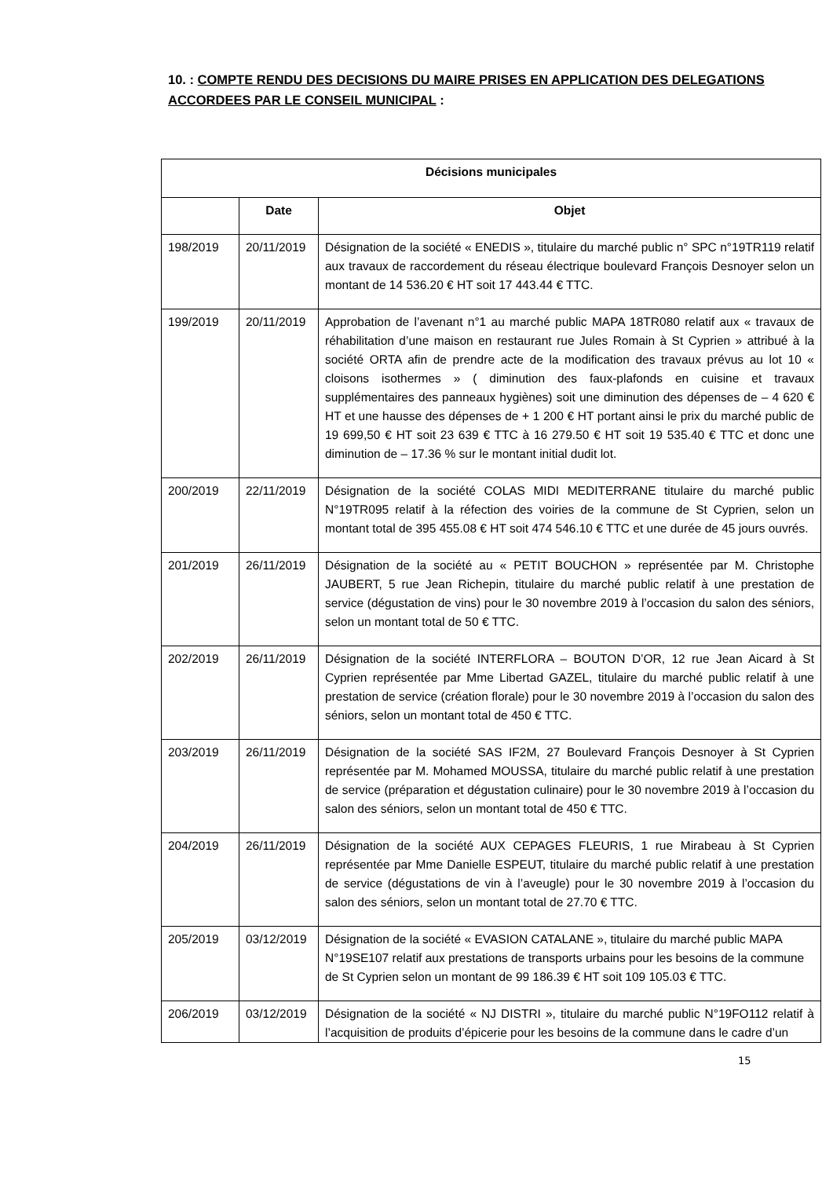10. : COMPTE RENDU DES DECISIONS DU MAIRE PRISES EN APPLICATION DES DELEGATIONS ACCORDEES PAR LE CONSEIL MUNICIPAL :
| Décisions municipales | | |
| --- | --- | --- |
| | Date | Objet |
| 198/2019 | 20/11/2019 | Désignation de la société « ENEDIS », titulaire du marché public n° SPC n°19TR119 relatif aux travaux de raccordement du réseau électrique boulevard François Desnoyer selon un montant de 14 536.20 € HT soit 17 443.44 € TTC. |
| 199/2019 | 20/11/2019 | Approbation de l’avenant n°1 au marché public MAPA 18TR080 relatif aux « travaux de réhabilitation d’une maison en restaurant rue Jules Romain à St Cyprien » attribué à la société ORTA afin de prendre acte de la modification des travaux prévus au lot 10 « cloisons isothermes » ( diminution des faux-plafonds en cuisine et travaux supplémentaires des panneaux hygiènes) soit une diminution des dépenses de – 4 620 € HT et une hausse des dépenses de + 1 200 € HT portant ainsi le prix du marché public de 19 699,50 € HT soit 23 639 € TTC à 16 279.50 € HT soit 19 535.40 € TTC et donc une diminution de – 17.36 % sur le montant initial dudit lot. |
| 200/2019 | 22/11/2019 | Désignation de la société COLAS MIDI MEDITERRANE titulaire du marché public N°19TR095 relatif à la réfection des voiries de la commune de St Cyprien, selon un montant total de 395 455.08 € HT soit 474 546.10 € TTC et une durée de 45 jours ouvrés. |
| 201/2019 | 26/11/2019 | Désignation de la société au « PETIT BOUCHON » représentée par M. Christophe JAUBERT, 5 rue Jean Richepin, titulaire du marché public relatif à une prestation de service (dégustation de vins) pour le 30 novembre 2019 à l’occasion du salon des séniors, selon un montant total de 50 € TTC. |
| 202/2019 | 26/11/2019 | Désignation de la société INTERFLORA – BOUTON D’OR, 12 rue Jean Aicard à St Cyprien représentée par Mme Libertad GAZEL, titulaire du marché public relatif à une prestation de service (création florale) pour le 30 novembre 2019 à l’occasion du salon des séniors, selon un montant total de 450 € TTC. |
| 203/2019 | 26/11/2019 | Désignation de la société SAS IF2M, 27 Boulevard François Desnoyer à St Cyprien représentée par M. Mohamed MOUSSA, titulaire du marché public relatif à une prestation de service (préparation et dégustation culinaire) pour le 30 novembre 2019 à l’occasion du salon des séniors, selon un montant total de 450 € TTC. |
| 204/2019 | 26/11/2019 | Désignation de la société AUX CEPAGES FLEURIS, 1 rue Mirabeau à St Cyprien représentée par Mme Danielle ESPEUT, titulaire du marché public relatif à une prestation de service (dégustations de vin à l’aveugle) pour le 30 novembre 2019 à l’occasion du salon des séniors, selon un montant total de 27.70 € TTC. |
| 205/2019 | 03/12/2019 | Désignation de la société « EVASION CATALANE », titulaire du marché public MAPA N°19SE107 relatif aux prestations de transports urbains pour les besoins de la commune de St Cyprien selon un montant de 99 186.39 € HT soit 109 105.03 € TTC. |
| 206/2019 | 03/12/2019 | Désignation de la société « NJ DISTRI », titulaire du marché public N°19FO112 relatif à l’acquisition de produits d’épicerie pour les besoins de la commune dans le cadre d’un |
15